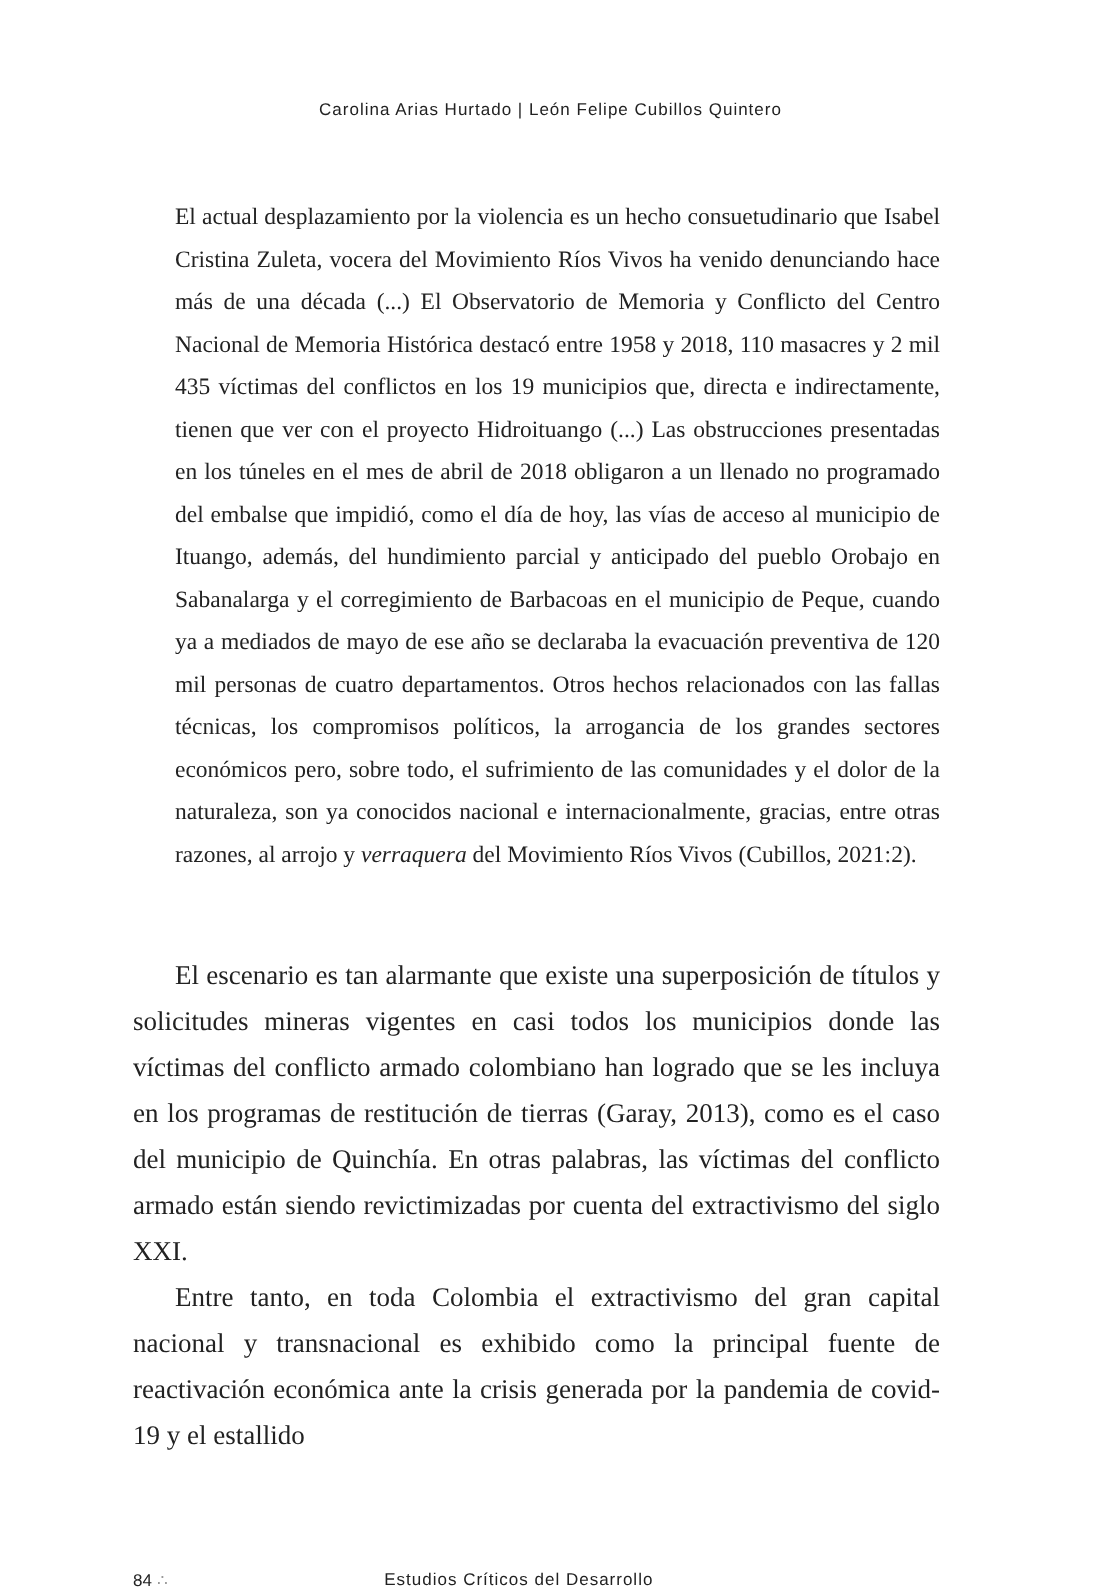Carolina Arias Hurtado | León Felipe Cubillos Quintero
El actual desplazamiento por la violencia es un hecho consuetudinario que Isabel Cristina Zuleta, vocera del Movimiento Ríos Vivos ha venido denunciando hace más de una década (...) El Observatorio de Memoria y Conflicto del Centro Nacional de Memoria Histórica destacó entre 1958 y 2018, 110 masacres y 2 mil 435 víctimas del conflictos en los 19 municipios que, directa e indirectamente, tienen que ver con el proyecto Hidroituango (...) Las obstrucciones presentadas en los túneles en el mes de abril de 2018 obligaron a un llenado no programado del embalse que impidió, como el día de hoy, las vías de acceso al municipio de Ituango, además, del hundimiento parcial y anticipado del pueblo Orobajo en Sabanalarga y el corregimiento de Barbacoas en el municipio de Peque, cuando ya a mediados de mayo de ese año se declaraba la evacuación preventiva de 120 mil personas de cuatro departamentos. Otros hechos relacionados con las fallas técnicas, los compromisos políticos, la arrogancia de los grandes sectores económicos pero, sobre todo, el sufrimiento de las comunidades y el dolor de la naturaleza, son ya conocidos nacional e internacionalmente, gracias, entre otras razones, al arrojo y verraquera del Movimiento Ríos Vivos (Cubillos, 2021:2).
El escenario es tan alarmante que existe una superposición de títulos y solicitudes mineras vigentes en casi todos los municipios donde las víctimas del conflicto armado colombiano han logrado que se les incluya en los programas de restitución de tierras (Garay, 2013), como es el caso del municipio de Quinchía. En otras palabras, las víctimas del conflicto armado están siendo revictimizadas por cuenta del extractivismo del siglo XXI.
Entre tanto, en toda Colombia el extractivismo del gran capital nacional y transnacional es exhibido como la principal fuente de reactivación económica ante la crisis generada por la pandemia de covid-19 y el estallido
84 ∴ Estudios Críticos del Desarrollo